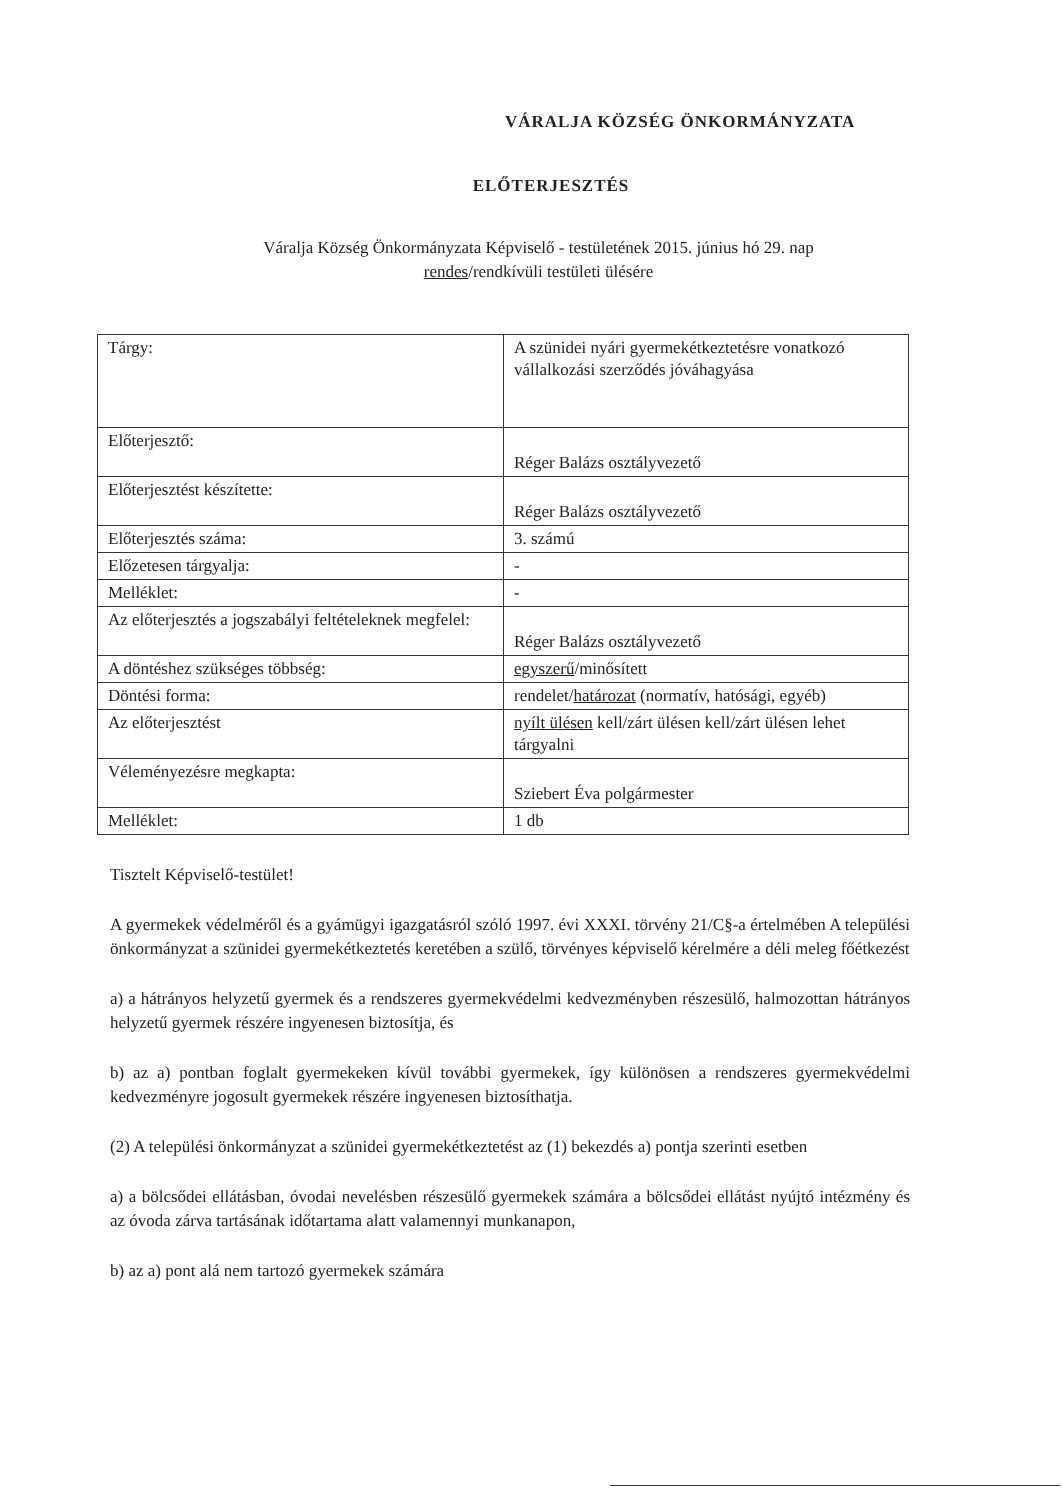VÁRALJA KÖZSÉG ÖNKORMÁNYZATA
ELŐTERJESZTÉS
Váralja Község Önkormányzata Képviselő - testületének 2015. június hó 29. nap
rendes/rendkívüli testületi ülésére
| Tárgy: | A szünidei nyári gyermekétkeztetésre vonatkozó vállalkozási szerződés jóváhagyása |
| Előterjesztő: | Réger Balázs osztályvezető |
| Előterjesztést készítette: | Réger Balázs osztályvezető |
| Előterjesztés száma: | 3. számú |
| Előzetesen tárgyalja: | - |
| Melléklet: | - |
| Az előterjesztés a jogszabályi feltételeknek megfelel: | Réger Balázs osztályvezető |
| A döntéshez szükséges többség: | egyszerű /minősített |
| Döntési forma: | rendelet/ határozat (normatív, hatósági, egyéb) |
| Az előterjesztést | nyílt ülésen kell/zárt ülésen kell/zárt ülésen lehet tárgyalni |
| Véleményezésre megkapta: | Sziebert Éva polgármester |
| Melléklet: | 1 db |
Tisztelt Képviselő-testület!
A gyermekek védelméről és a gyámügyi igazgatásról szóló 1997. évi XXXI. törvény 21/C§-a értelmében A települési önkormányzat a szünidei gyermekétkeztetés keretében a szülő, törvényes képviselő kérelmére a déli meleg főétkezést
a) a hátrányos helyzetű gyermek és a rendszeres gyermekvédelmi kedvezményben részesülő, halmozottan hátrányos helyzetű gyermek részére ingyenesen biztosítja, és
b) az a) pontban foglalt gyermekeken kívül további gyermekek, így különösen a rendszeres gyermekvédelmi kedvezményre jogosult gyermekek részére ingyenesen biztosíthatja.
(2) A települési önkormányzat a szünidei gyermekétkeztetést az (1) bekezdés a) pontja szerinti esetben
a) a bölcsődei ellátásban, óvodai nevelésben részesülő gyermekek számára a bölcsődei ellátást nyújtó intézmény és az óvoda zárva tartásának időtartama alatt valamennyi munkanapon,
b) az a) pont alá nem tartozó gyermekek számára